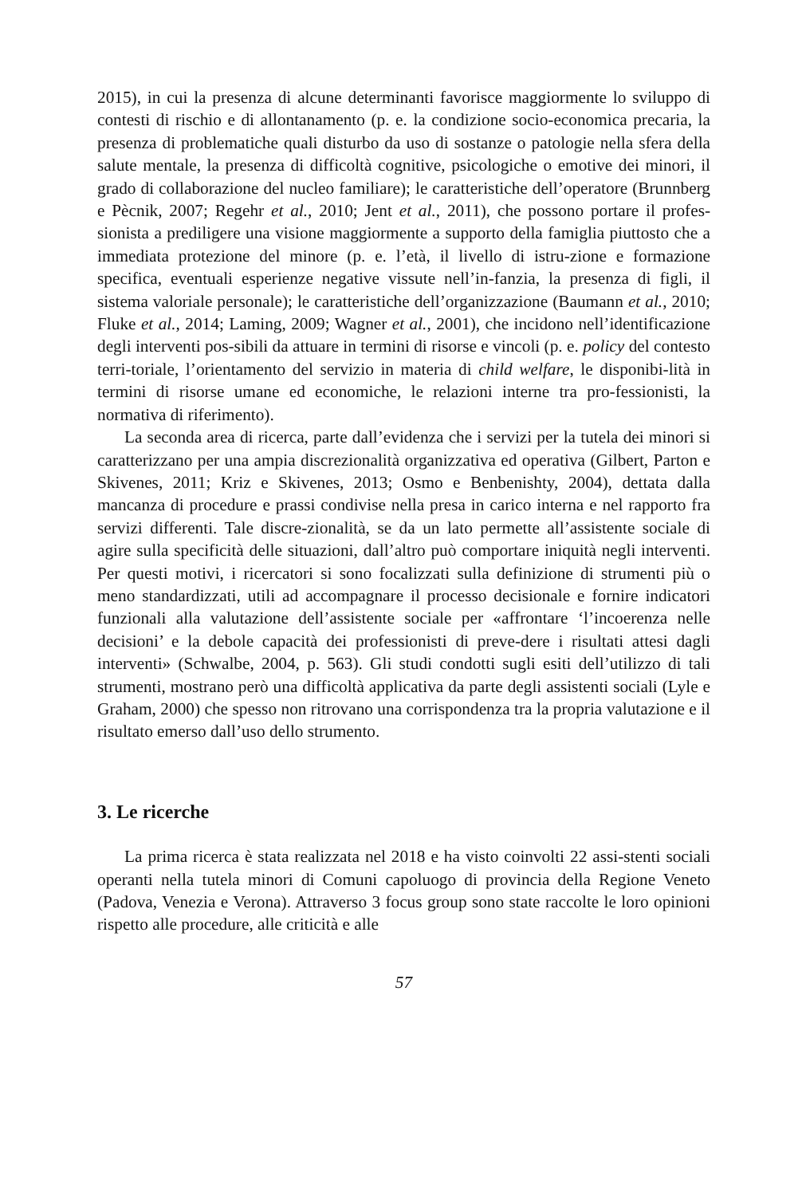2015), in cui la presenza di alcune determinanti favorisce maggiormente lo sviluppo di contesti di rischio e di allontanamento (p. e. la condizione socio-economica precaria, la presenza di problematiche quali disturbo da uso di sostanze o patologie nella sfera della salute mentale, la presenza di difficoltà cognitive, psicologiche o emotive dei minori, il grado di collaborazione del nucleo familiare); le caratteristiche dell’operatore (Brunnberg e Pècnik, 2007; Regehr et al., 2010; Jent et al., 2011), che possono portare il profes-sionista a prediligere una visione maggiormente a supporto della famiglia piuttosto che a immediata protezione del minore (p. e. l’età, il livello di istru-zione e formazione specifica, eventuali esperienze negative vissute nell’in-fanzia, la presenza di figli, il sistema valoriale personale); le caratteristiche dell’organizzazione (Baumann et al., 2010; Fluke et al., 2014; Laming, 2009; Wagner et al., 2001), che incidono nell’identificazione degli interventi pos-sibili da attuare in termini di risorse e vincoli (p. e. policy del contesto terri-toriale, l’orientamento del servizio in materia di child welfare, le disponibi-lità in termini di risorse umane ed economiche, le relazioni interne tra pro-fessionisti, la normativa di riferimento).
La seconda area di ricerca, parte dall’evidenza che i servizi per la tutela dei minori si caratterizzano per una ampia discrezionalità organizzativa ed operativa (Gilbert, Parton e Skivenes, 2011; Kriz e Skivenes, 2013; Osmo e Benbenishty, 2004), dettata dalla mancanza di procedure e prassi condivise nella presa in carico interna e nel rapporto fra servizi differenti. Tale discre-zionalità, se da un lato permette all’assistente sociale di agire sulla specificità delle situazioni, dall’altro può comportare iniquità negli interventi. Per questi motivi, i ricercatori si sono focalizzati sulla definizione di strumenti più o meno standardizzati, utili ad accompagnare il processo decisionale e fornire indicatori funzionali alla valutazione dell’assistente sociale per «affrontare ‘l’incoerenza nelle decisioni’ e la debole capacità dei professionisti di preve-dere i risultati attesi dagli interventi» (Schwalbe, 2004, p. 563). Gli studi condotti sugli esiti dell’utilizzo di tali strumenti, mostrano però una difficoltà applicativa da parte degli assistenti sociali (Lyle e Graham, 2000) che spesso non ritrovano una corrispondenza tra la propria valutazione e il risultato emerso dall’uso dello strumento.
3. Le ricerche
La prima ricerca è stata realizzata nel 2018 e ha visto coinvolti 22 assi-stenti sociali operanti nella tutela minori di Comuni capoluogo di provincia della Regione Veneto (Padova, Venezia e Verona). Attraverso 3 focus group sono state raccolte le loro opinioni rispetto alle procedure, alle criticità e alle
57